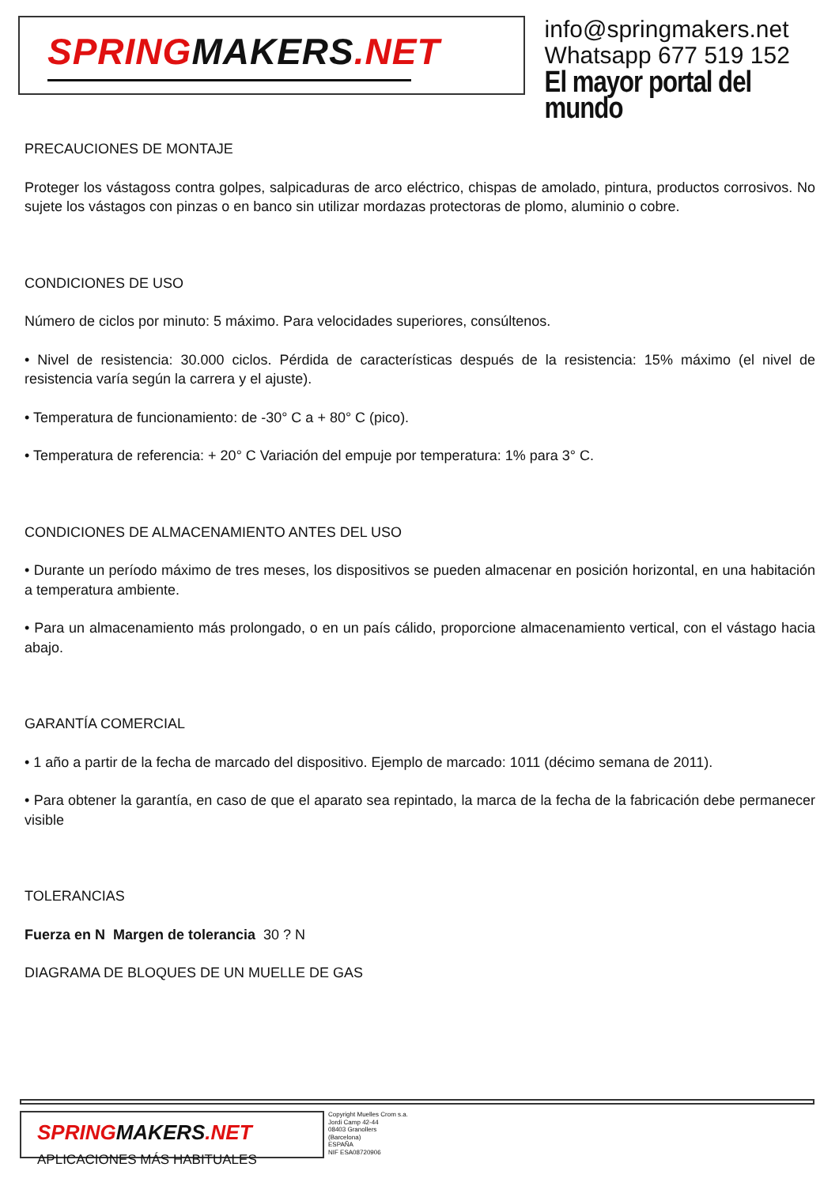SPRINGMAKERS.NET
info@springmakers.net
Whatsapp 677 519 152
El mayor portal del mundo
PRECAUCIONES DE MONTAJE
Proteger los vástagoss contra golpes, salpicaduras de arco eléctrico, chispas de amolado, pintura, productos corrosivos. No sujete los vástagos con pinzas o en banco sin utilizar mordazas protectoras de plomo, aluminio o cobre.
CONDICIONES DE USO
Número de ciclos por minuto: 5 máximo. Para velocidades superiores, consúltenos.
• Nivel de resistencia: 30.000 ciclos. Pérdida de características después de la resistencia: 15% máximo (el nivel de resistencia varía según la carrera y el ajuste).
• Temperatura de funcionamiento: de -30° C a + 80° C (pico).
• Temperatura de referencia: + 20° C Variación del empuje por temperatura: 1% para 3° C.
CONDICIONES DE ALMACENAMIENTO ANTES DEL USO
• Durante un período máximo de tres meses, los dispositivos se pueden almacenar en posición horizontal, en una habitación a temperatura ambiente.
• Para un almacenamiento más prolongado, o en un país cálido, proporcione almacenamiento vertical, con el vástago hacia abajo.
GARANTÍA COMERCIAL
• 1 año a partir de la fecha de marcado del dispositivo. Ejemplo de marcado: 1011 (décimo semana de 2011).
• Para obtener la garantía, en caso de que el aparato sea repintado, la marca de la fecha de la fabricación debe permanecer visible
TOLERANCIAS
Fuerza en N Margen de tolerancia 30 ? N
DIAGRAMA DE BLOQUES DE UN MUELLE DE GAS
SPRINGMAKERS.NET APLICACIONES MÁS HABITUALES
Copyright Muelles Crom s.a.
Jordi Camp 42-44
08403 Granollers
(Barcelona)
ESPAÑA
NIF ESA08720906